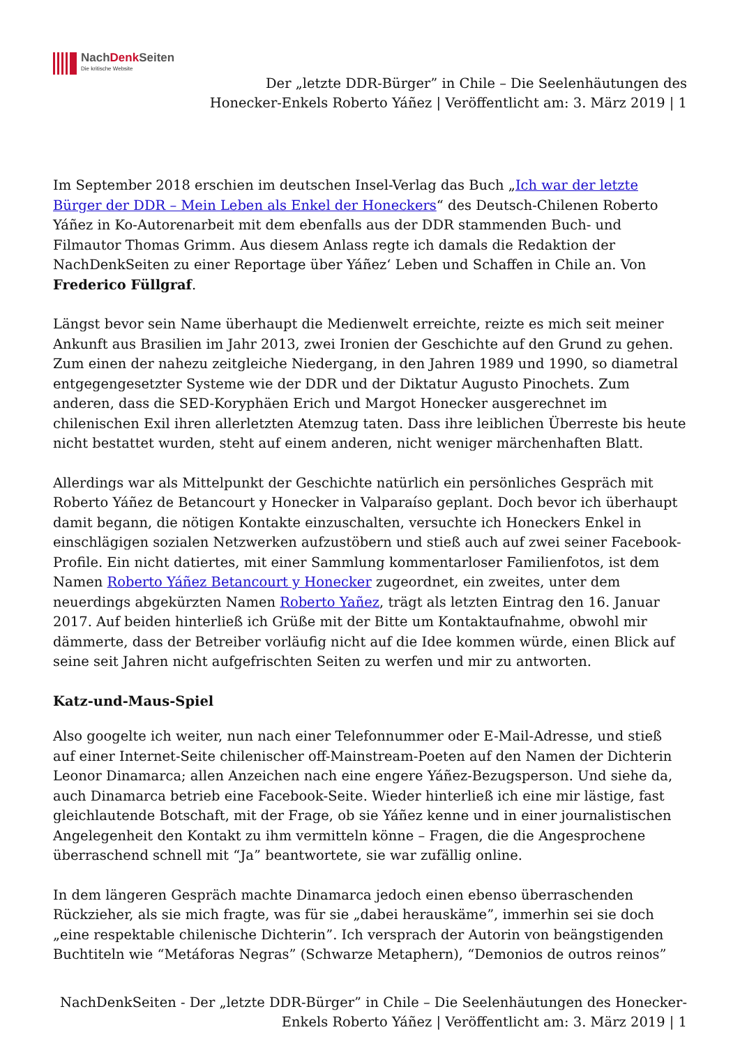NachDenk Seiten
Die kritische Website
Der „letzte DDR-Bürger” in Chile – Die Seelenhäutungen des
Honecker-Enkels Roberto Yáñez | Veröffentlicht am: 3. März 2019 | 1
Im September 2018 erschien im deutschen Insel-Verlag das Buch „Ich war der letzte Bürger der DDR – Mein Leben als Enkel der Honeckers“ des Deutsch-Chilenen Roberto Yáñez in Ko-Autorenarbeit mit dem ebenfalls aus der DDR stammenden Buch- und Filmautor Thomas Grimm. Aus diesem Anlass regte ich damals die Redaktion der NachDenkSeiten zu einer Reportage über Yáñez‘ Leben und Schaffen in Chile an. Von Frederico Füllgraf.
Längst bevor sein Name überhaupt die Medienwelt erreichte, reizte es mich seit meiner Ankunft aus Brasilien im Jahr 2013, zwei Ironien der Geschichte auf den Grund zu gehen. Zum einen der nahezu zeitgleiche Niedergang, in den Jahren 1989 und 1990, so diametral entgegengesetzter Systeme wie der DDR und der Diktatur Augusto Pinochets. Zum anderen, dass die SED-Koryphäen Erich und Margot Honecker ausgerechnet im chilenischen Exil ihren allerletzten Atemzug taten. Dass ihre leiblichen Überreste bis heute nicht bestattet wurden, steht auf einem anderen, nicht weniger märchenhaften Blatt.
Allerdings war als Mittelpunkt der Geschichte natürlich ein persönliches Gespräch mit Roberto Yáñez de Betancourt y Honecker in Valparaíso geplant. Doch bevor ich überhaupt damit begann, die nötigen Kontakte einzuschalten, versuchte ich Honeckers Enkel in einschlägigen sozialen Netzwerken aufzustöbern und stieß auch auf zwei seiner Facebook-Profile. Ein nicht datiertes, mit einer Sammlung kommentarloser Familienfotos, ist dem Namen Roberto Yáñez Betancourt y Honecker zugeordnet, ein zweites, unter dem neuerdings abgekürzten Namen Roberto Yañez, trägt als letzten Eintrag den 16. Januar 2017. Auf beiden hinterließ ich Grüße mit der Bitte um Kontaktaufnahme, obwohl mir dämmerte, dass der Betreiber vorläufig nicht auf die Idee kommen würde, einen Blick auf seine seit Jahren nicht aufgefrischten Seiten zu werfen und mir zu antworten.
Katz-und-Maus-Spiel
Also googelte ich weiter, nun nach einer Telefonnummer oder E-Mail-Adresse, und stieß auf einer Internet-Seite chilenischer off-Mainstream-Poeten auf den Namen der Dichterin Leonor Dinamarca; allen Anzeichen nach eine engere Yáñez-Bezugsperson. Und siehe da, auch Dinamarca betrieb eine Facebook-Seite. Wieder hinterließ ich eine mir lästige, fast gleichlautende Botschaft, mit der Frage, ob sie Yáñez kenne und in einer journalistischen Angelegenheit den Kontakt zu ihm vermitteln könne – Fragen, die die Angesprochene überraschend schnell mit “Ja” beantwortete, sie war zufällig online.
In dem längeren Gespräch machte Dinamarca jedoch einen ebenso überraschenden Rückzieher, als sie mich fragte, was für sie „dabei herauskäme”, immerhin sei sie doch „eine respektable chilenische Dichterin”. Ich versprach der Autorin von beängstigenden Buchtiteln wie “Metáforas Negras” (Schwarze Metaphern), “Demonios de outros reinos”
NachDenkSeiten - Der „letzte DDR-Bürger” in Chile – Die Seelenhäutungen des Honecker-
Enkels Roberto Yáñez | Veröffentlicht am: 3. März 2019 | 1